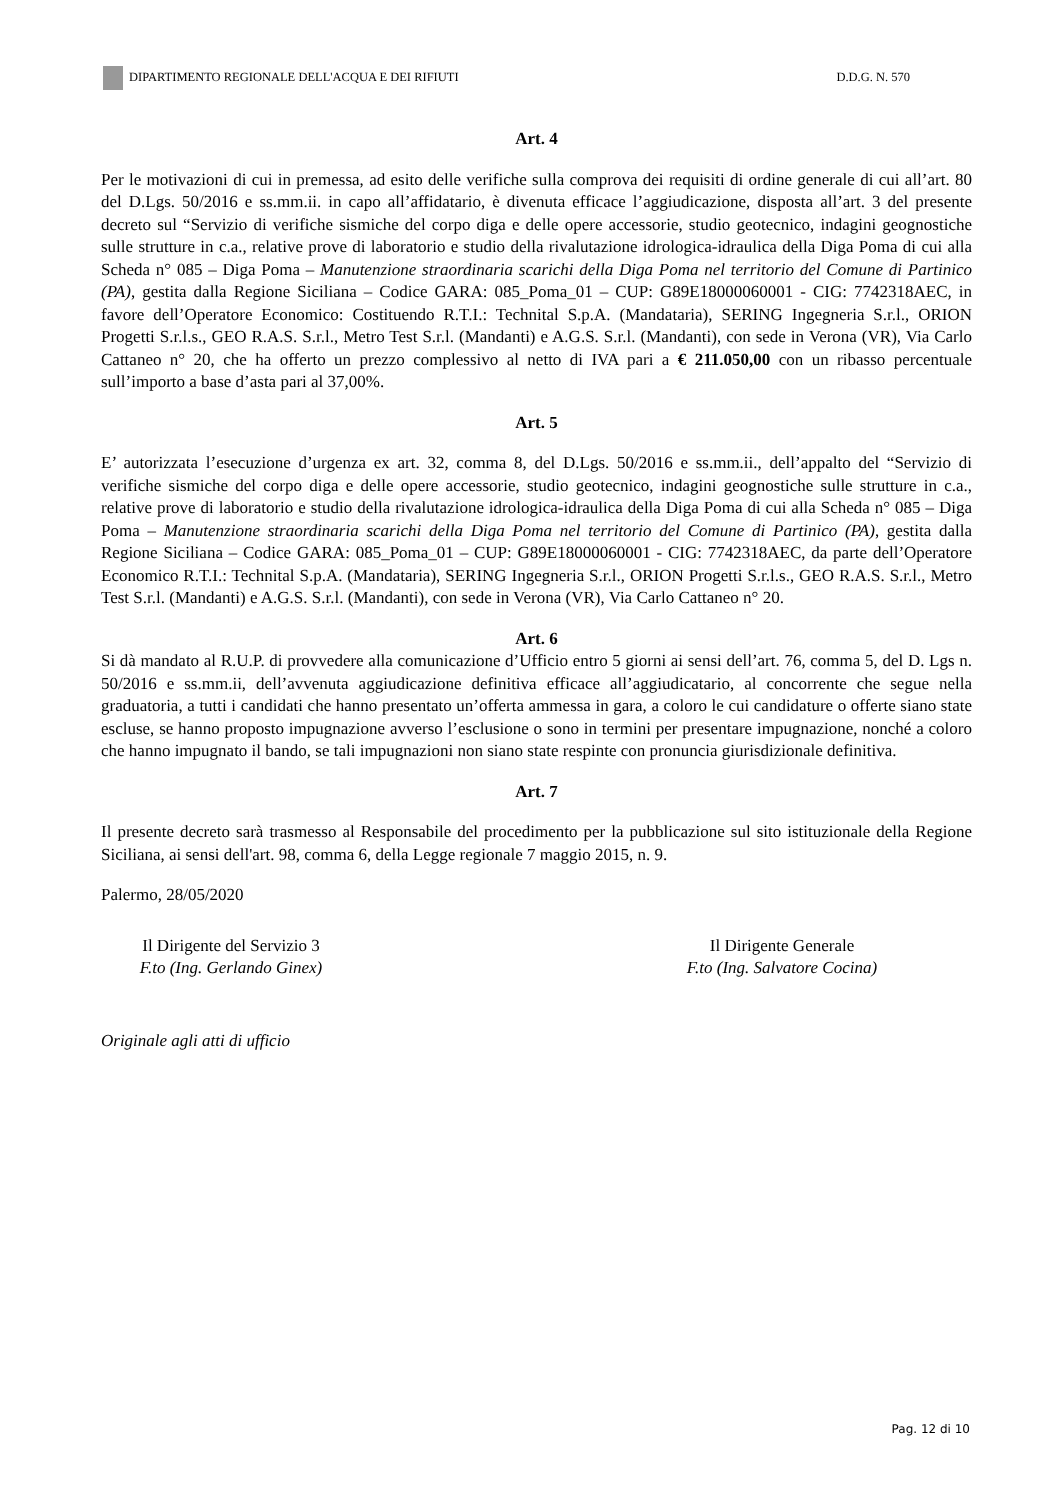DIPARTIMENTO REGIONALE DELL'ACQUA E DEI RIFIUTI D.D.G. N. 570
Art. 4
Per le motivazioni di cui in premessa, ad esito delle verifiche sulla comprova dei requisiti di ordine generale di cui all’art. 80 del D.Lgs. 50/2016 e ss.mm.ii. in capo all’affidatario, è divenuta efficace l’aggiudicazione, disposta all’art. 3 del presente decreto sul “Servizio di verifiche sismiche del corpo diga e delle opere accessorie, studio geotecnico, indagini geognostiche sulle strutture in c.a., relative prove di laboratorio e studio della rivalutazione idrologica-idraulica della Diga Poma di cui alla Scheda n° 085 – Diga Poma – Manutenzione straordinaria scarichi della Diga Poma nel territorio del Comune di Partinico (PA), gestita dalla Regione Siciliana – Codice GARA: 085_Poma_01 – CUP: G89E18000060001 - CIG: 7742318AEC, in favore dell’Operatore Economico: Costituendo R.T.I.: Technital S.p.A. (Mandataria), SERING Ingegneria S.r.l., ORION Progetti S.r.l.s., GEO R.A.S. S.r.l., Metro Test S.r.l. (Mandanti) e A.G.S. S.r.l. (Mandanti), con sede in Verona (VR), Via Carlo Cattaneo n° 20, che ha offerto un prezzo complessivo al netto di IVA pari a € 211.050,00 con un ribasso percentuale sull’importo a base d’asta pari al 37,00%.
Art. 5
E’ autorizzata l’esecuzione d’urgenza ex art. 32, comma 8, del D.Lgs. 50/2016 e ss.mm.ii., dell’appalto del “Servizio di verifiche sismiche del corpo diga e delle opere accessorie, studio geotecnico, indagini geognostiche sulle strutture in c.a., relative prove di laboratorio e studio della rivalutazione idrologica-idraulica della Diga Poma di cui alla Scheda n° 085 – Diga Poma – Manutenzione straordinaria scarichi della Diga Poma nel territorio del Comune di Partinico (PA), gestita dalla Regione Siciliana – Codice GARA: 085_Poma_01 – CUP: G89E18000060001 - CIG: 7742318AEC, da parte dell’Operatore Economico R.T.I.: Technital S.p.A. (Mandataria), SERING Ingegneria S.r.l., ORION Progetti S.r.l.s., GEO R.A.S. S.r.l., Metro Test S.r.l. (Mandanti) e A.G.S. S.r.l. (Mandanti), con sede in Verona (VR), Via Carlo Cattaneo n° 20.
Art. 6
Si dà mandato al R.U.P. di provvedere alla comunicazione d’Ufficio entro 5 giorni ai sensi dell’art. 76, comma 5, del D. Lgs n. 50/2016 e ss.mm.ii, dell’avvenuta aggiudicazione definitiva efficace all’aggiudicatario, al concorrente che segue nella graduatoria, a tutti i candidati che hanno presentato un’offerta ammessa in gara, a coloro le cui candidature o offerte siano state escluse, se hanno proposto impugnazione avverso l’esclusione o sono in termini per presentare impugnazione, nonché a coloro che hanno impugnato il bando, se tali impugnazioni non siano state respinte con pronuncia giurisdizionale definitiva.
Art. 7
Il presente decreto sarà trasmesso al Responsabile del procedimento per la pubblicazione sul sito istituzionale della Regione Siciliana, ai sensi dell'art. 98, comma 6, della Legge regionale 7 maggio 2015, n. 9.
Palermo, 28/05/2020
Il Dirigente del Servizio 3
F.to (Ing. Gerlando Ginex)
Il Dirigente Generale
F.to (Ing. Salvatore Cocina)
Originale agli atti di ufficio
Pag. 12 di 10